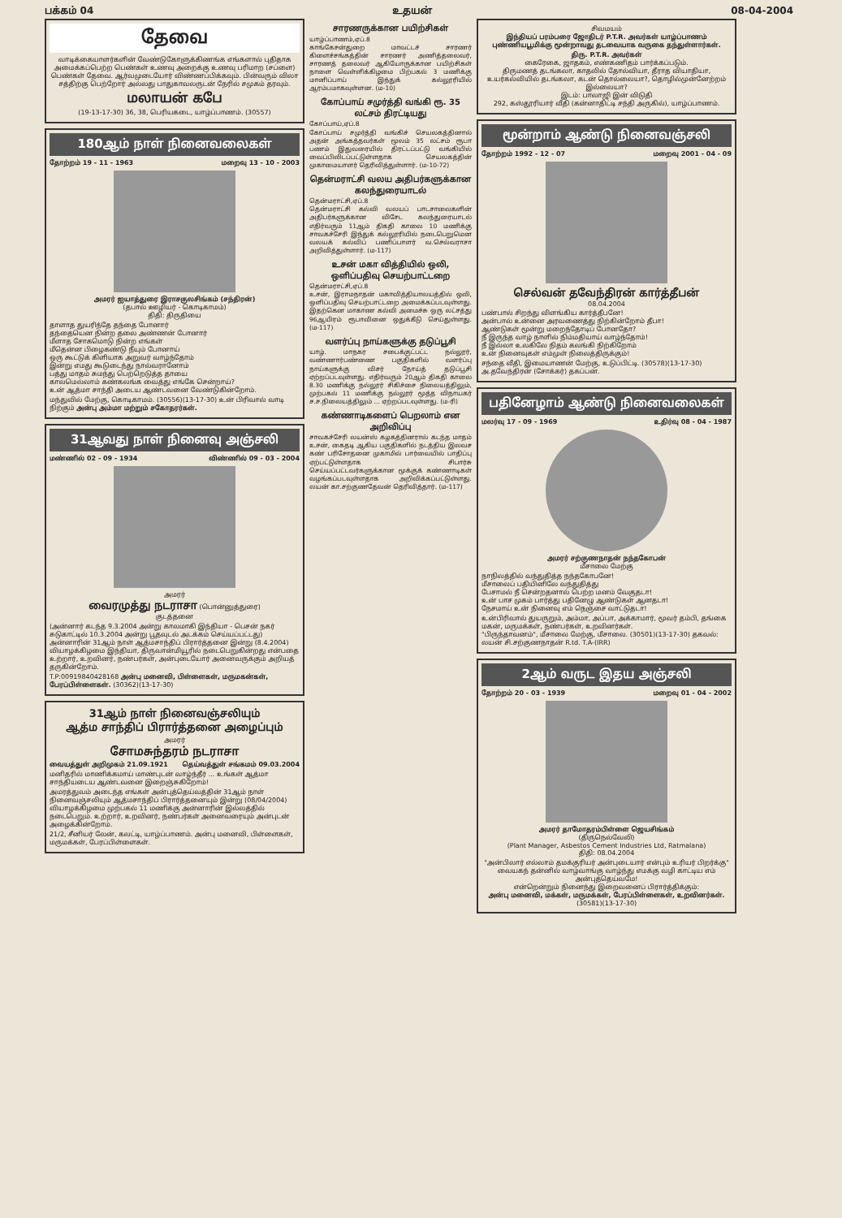பக்கம் 04 உதயன் 08-04-2004
தேவை
வாடிக்கையாளர்களின் வேண்டுகோளுக்கிணங்க எங்களால் புதிதாக அமைக்கப்பெற்ற பெண்கள் உணவு அறைக்கு உணவு பரிமாற (சப்ளை) பெண்கள் தேவை. ஆர்வமுடையோர் விண்ணப்பிக்கவும். பின்வரும் விலா சத்திற்கு பெற்றோர் அல்லது பாதுகாவலருடன் நேரில் சமுகம் தரவும்.
மலாயன் கபே
(19-13-17-30) 36, 38, பெரியகடை, யாழ்ப்பாணம். (30557)
180ஆம் நாள் நினைவலைகள்
தோற்றம் 19 - 11 - 1963 மறைவு 13 - 10 - 2003
அமரர் ஐயாத்துரை இராசகுலசிங்கம் (சந்திரன்)
(தபால் ஊழியர் - கொடிகாமம்)
திதி: திருதியை
தாளாத துயரிந்தே தந்தை போனார்
தந்தையென நின்ற தலை அண்ணன் போனார்
மீளாத சோகமொடு நின்ற எங்கள்
மீதென்ன பிழைகண்டு நீயும் போனாய்
ஒரு கூட்டுக் கிளியாக அறுவர் வாழ்ந்தோம்
இன்று எமது கூடுடைந்து நால்வரானோம்
பத்து மாதம் சுமந்து பெற்றெடுத்த தாயை
காலமெல்லாம் கண்கலங்க வைத்து எங்கே சென்றாய்?
உன் ஆத்மா சாந்தி அடைய ஆண்டவனை வேண்டுகின்றோம்.
மந்துவில் மேற்கு, கொடிகாமம். (30556)(13-17-30) உன் பிரிவால் வாடி நிற்கும் அன்பு அம்மா மற்றும் சகோதரர்கள்.
31ஆவது நாள் நினைவு அஞ்சலி
மண்ணில் 02 - 09 - 1934 விண்ணில் 09 - 03 - 2004
அமரர்
வைரமுத்து நடராசா (பொன்னுத்துரை)
குடத்தனை
(அன்னார் கடந்த 9.3.2004 அன்று காலமாகி இந்தியா - பெசன் நகர் சுடுகாட்டில் 10.3.2004 அன்று பூதவுடல் அடக்கம் செய்யப்பட்டது)
அன்னாரின் 31ஆம் நாள் ஆத்மசாந்திப் பிரார்த்தனை இன்று (8.4.2004) வியாழக்கிழமை இந்தியா, திருவான்மியூரில் நடைபெறுகின்றது என்பதை உற்றார், உறவினர், நண்பர்கள், அன்புடையோர் அனைவருக்கும் அறியத் தருகின்றோம்.
T.P:00919840428168 அன்பு மனைவி, பிள்ளைகள், மருமகன்கள், பேரப்பிள்ளைகள். (30362)(13-17-30)
31ஆம் நாள் நினைவஞ்சலியும்
ஆத்ம சாந்திப் பிரார்த்தனை அழைப்பும்
அமரர்
சோமசுந்தரம் நடராசா
வையத்துள் அறிமுகம் 21.09.1921 தெய்வத்துள் சங்கமம் 09.03.2004
மனிதரில் மாணிக்கமாய் மாண்புடன் வாழ்ந்தீர் ... உங்கள் ஆத்மா சாந்தியடைய ஆண்டவனை இறைஞ்சுகிறோம்!
அமரத்துவம் அடைந்த எங்கள் அன்புத்தெய்வத்தின் 31ஆம் நாள் நினைவஞ்சலியும் ஆத்மசாந்திப் பிரார்த்தனையும் இன்று (08/04/2004) வியாழக்கிழமை முற்பகல் 11 மணிக்கு அன்னாரின் இல்லத்தில் நடைபெறும். உற்றார், உறவினர், நண்பர்கள் அனைவரையும் அன்புடன் அழைக்கின்றோம்.
21/2, சீனியர் லேன், கலட்டி, யாழ்ப்பாணம். அன்பு மனைவி, பிள்ளைகள், மருமக்கள், பேரப்பிள்ளைகள்.
சாரணருக்கான பயிற்சிகள்
யாழ்ப்பாணம்,ஏப்.8
காங்கேசன்துறை மாவட்டச் சாரணர் கிளைச்சங்கத்தின் சாரணர் அணித்தலைவர், சாரணத் தலைவர் ஆகியோருக்கான பயிற்சிகள் நாளை வெள்ளிக்கிழமை பிற்பகல் 3 மணிக்கு மானிப்பாய் இந்துக் கல்லூரியில் ஆரம்பமாகவுள்ளன. (ம-10)
கோப்பாய் சமுர்த்தி வங்கி ரூ. 35 லட்சம் திரட்டியது
கோப்பாய்,ஏப்.8
கோப்பாய் சமுர்த்தி வங்கிச் செயலகத்தினால் அதன் அங்கத்தவர்கள் மூலம் 35 லட்சம் ரூபா பணம் இதுவரையில் திரட்டப்பட்டு வங்கியில் வைப்பிலிடப்பட்டுள்ளதாக செயலகத்தின் முகாமையாளர் தெரிவித்துள்ளார். (ம-10-72)
தென்மராட்சி வலய அதிபர்களுக்கான கலந்துரையாடல்
தென்மராட்சி,ஏப்.8
தென்மராட்சி கல்வி வலயப் பாடசாலைகளின் அதிபர்களுக்கான விசேட கலந்துரையாடல் எதிர்வரும் 11ஆம் திகதி காலை 10 மணிக்கு சாவகச்சேரி இந்துக் கல்லூரியில் நடைபெறுமென வலயக் கல்விப் பணிப்பாளர் வ.செல்வராசா அறிவித்துள்ளார். (ம-117)
உசன் மகா வித்தியில் ஒலி, ஒளிப்பதிவு செயற்பாட்டறை
தென்மராட்சி,ஏப்.8
உசன், இராமநாதன் மகாவித்தியாலயத்தில் ஒலி, ஒளிப்பதிவு செயற்பாட்டறை அமைக்கப்படவுள்ளது. இதற்கென மாகாண கல்வி அமைச்சு ஒரு லட்சத்து 96ஆயிரம் ரூபாவினை ஒதுக்கீடு செய்துள்ளது. (ம-117)
வளர்ப்பு நாய்களுக்கு தடுப்பூசி
யாழ். மாநகர சபைக்குட்பட்ட நல்லூர், வண்ணார்பண்ணை பகுதிகளில் வளர்ப்பு நாய்களுக்கு விசர் நோய்த் தடுப்பூசி ஏற்றப்படவுள்ளது. எதிர்வரும் 20ஆம் திகதி காலை 8.30 மணிக்கு நல்லூர் சிகிச்சை நிலையத்திலும், முற்பகல் 11 மணிக்கு நல்லூர் மூத்த விநாயகர் ச.ச.நிலையத்திலும் ... ஏற்றப்படவுள்ளது. (ம-ரி)
கண்ணாடிகளைப் பெறலாம் என அறிவிப்பு
சாவகச்சேரி லயன்ஸ் கழகத்தினரால் கடந்த மாதம் உசன், கைதடி ஆகிய பகுதிகளில் நடத்திய இலவச கண் பரிசோதனை முகாமில் பார்வையில் பாதிப்பு ஏற்பட்டுள்ளதாக சிபார்சு செய்யப்பட்டவர்களுக்கான மூக்குக் கண்ணாடிகள் வழங்கப்படவுள்ளதாக அறிவிக்கப்பட்டுள்ளது. லயன் கா.சற்குணதேவன் தெரிவித்தார். (ம-117)
சிவமயம்
இந்தியப் பரம்பரை ஜோதிடர் P.T.R. அவர்கள் யாழ்ப்பாணம் புண்ணியபூமிக்கு மூன்றாவது தடவையாக வருகை தந்துள்ளார்கள்.
திரு. P.T.R. அவர்கள்
கைரேகை, ஜாதகம், எண்கணிதம் பார்க்கப்படும்.
திருமணத் தடங்கலா, காதலில் தோல்வியா, தீராத வியாதியா, உயர்கல்வியில் தடங்கலா, கடன் தொல்லையா?, தொழில்முன்னேற்றம் இல்லையா?
இடம்: பாலாஜி இன் விடுதி
292, கஸ்தூரியார் வீதி (கன்னாதிட்டி சந்தி அருகில்), யாழ்ப்பாணம்.
மூன்றாம் ஆண்டு நினைவஞ்சலி
தோற்றம் 1992 - 12 - 07 மறைவு 2001 - 04 - 09
செல்வன் தவேந்திரன் கார்த்தீபன்
08.04.2004
பண்பால் சிறந்து விளங்கிய கார்த்தீபனே!
அன்பால் உன்னை அரவணைத்து நிற்கின்றோம் தீபா!
ஆண்டுகள் மூன்று மறைந்தோடிப் போனதோ?
நீ இருந்த வாழ் நாளில் நிம்மதியாய் வாழ்ந்தோம்!
நீ இல்லா உலகிலே நிதம் கலங்கி நிற்கிறோம்
உன் நினைவுகள் எம்முள் நிலைத்திருக்கும்!
சந்தை வீதி, இமையாணன் மேற்கு, உடுப்பிட்டி. (30578)(13-17-30) அ.தவேந்திரன் (சோக்கர்) தகப்பன்.
பதினேழாம் ஆண்டு நினைவலைகள்
மலர்வு 17 - 09 - 1969 உதிர்வு 08 - 04 - 1987
அமரர் சற்குணநாதன் நந்தகோபன்
மீசாலை மேற்கு
நாநிலத்தில் வந்துதித்த நந்தகோபனே!
மீசாலைப் பதியினிலே வந்துதித்து
பேசாமல் நீ சென்றதனால் பெற்ற மனம் வேகுதடா!
உன் பாச முகம் பார்த்து பதினேழு ஆண்டுகள் ஆனதடா!
நேசமாய் உன் நினைவு எம் நெஞ்சை வாட்டுதடா!
உன்பிரிவால் துயருறும், அம்மா, அப்பா, அக்காமார், மூவர் தம்பி, தங்கை மகன், மருமக்கள், நண்பர்கள், உறவினர்கள்.
"பிருந்தாவனம்", மீசாலை மேற்கு, மீசாலை. (30501)(13-17-30) தகவல்: லயன் சி.சற்குணநாதன் R.td. T.A-(IRR)
2ஆம் வருட இதய அஞ்சலி
தோற்றம் 20 - 03 - 1939 மறைவு 01 - 04 - 2002
அமரர் தாமோதரம்பிள்ளை ஜெயசிங்கம்
(திருநெல்வேலி)
(Plant Manager, Asbestos Cement Industries Ltd, Ratmalana)
திதி: 08.04.2004
"அன்பிலார் எல்லாம் தமக்குரியர் அன்புடையார் என்பும் உரியர் பிறர்க்கு"
வையகந் தன்னில் வாழ்வாங்கு வாழ்ந்து எமக்கு வழி காட்டிய எம் அன்புத்தெய்வமே!
என்றென்றும் நினைந்து இறைவனைப் பிரார்த்திக்கும்:
அன்பு மனைவி, மக்கள், மருமக்கள், பேரப்பிள்ளைகள், உறவினர்கள்.
(30581)(13-17-30)